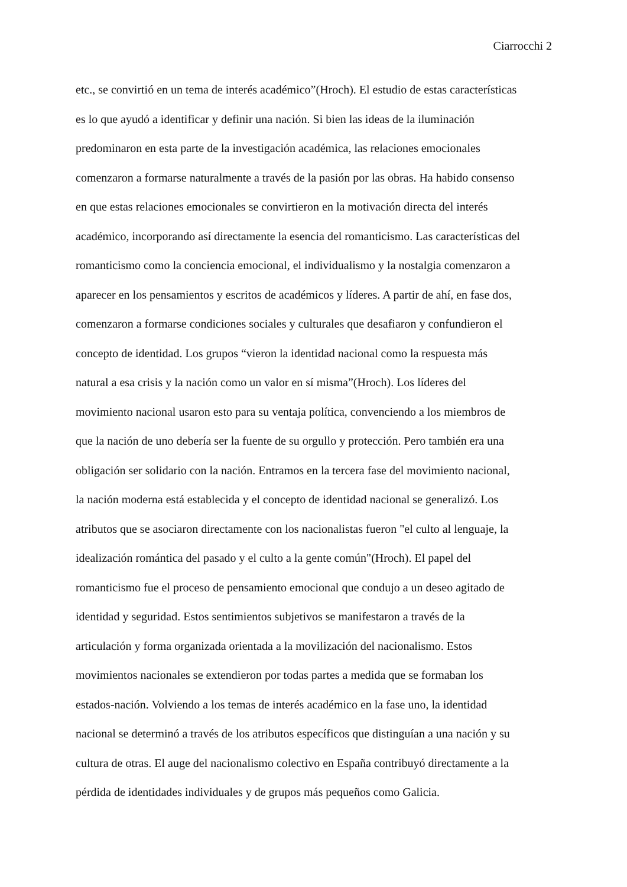Ciarrocchi 2
etc., se convirtió en un tema de interés académico”(Hroch). El estudio de estas características
es lo que ayudó a identificar y definir una nación. Si bien las ideas de la iluminación
predominaron en esta parte de la investigación académica, las relaciones emocionales
comenzaron a formarse naturalmente a través de la pasión por las obras. Ha habido consenso
en que estas relaciones emocionales se convirtieron en la motivación directa del interés
académico, incorporando así directamente la esencia del romanticismo. Las características del
romanticismo como la conciencia emocional, el individualismo y la nostalgia comenzaron a
aparecer en los pensamientos y escritos de académicos y líderes. A partir de ahí, en fase dos,
comenzaron a formarse condiciones sociales y culturales que desafiaron y confundieron el
concepto de identidad. Los grupos “vieron la identidad nacional como la respuesta más
natural a esa crisis y la nación como un valor en sí misma”(Hroch). Los líderes del
movimiento nacional usaron esto para su ventaja política, convenciendo a los miembros de
que la nación de uno debería ser la fuente de su orgullo y protección. Pero también era una
obligación ser solidario con la nación. Entramos en la tercera fase del movimiento nacional,
la nación moderna está establecida y el concepto de identidad nacional se generalizó. Los
atributos que se asociaron directamente con los nacionalistas fueron "el culto al lenguaje, la
idealización romántica del pasado y el culto a la gente común"(Hroch). El papel del
romanticismo fue el proceso de pensamiento emocional que condujo a un deseo agitado de
identidad y seguridad. Estos sentimientos subjetivos se manifestaron a través de la
articulación y forma organizada orientada a la movilización del nacionalismo. Estos
movimientos nacionales se extendieron por todas partes a medida que se formaban los
estados-nación. Volviendo a los temas de interés académico en la fase uno, la identidad
nacional se determinó a través de los atributos específicos que distinguían a una nación y su
cultura de otras. El auge del nacionalismo colectivo en España contribuyó directamente a la
pérdida de identidades individuales y de grupos más pequeños como Galicia.